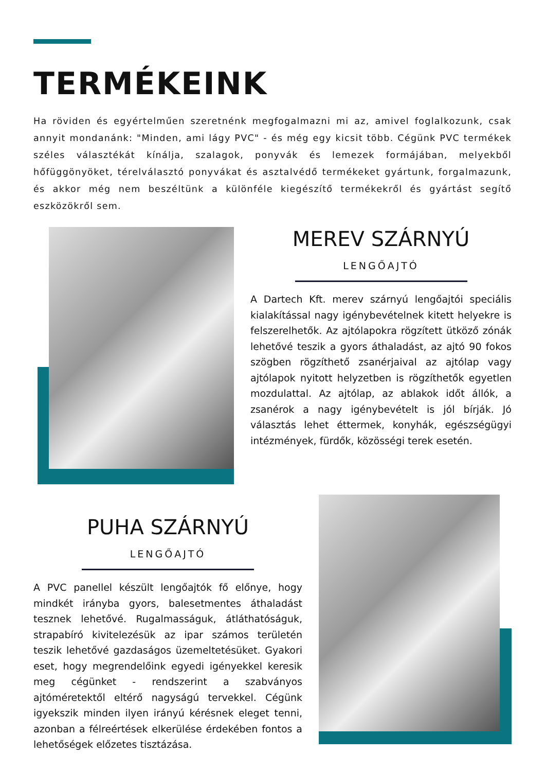TERMÉKEINK
Ha röviden és egyértelműen szeretnénk megfogalmazni mi az, amivel foglalkozunk, csak annyit mondanánk: "Minden, ami lágy PVC" - és még egy kicsit több. Cégünk PVC termékek széles választékát kínálja, szalagok, ponyvák és lemezek formájában, melyekből hőfüggönyöket, térelválasztó ponyvákat és asztalvédő termékeket gyártunk, forgalmazunk, és akkor még nem beszéltünk a különféle kiegészítő termékekről és gyártást segítő eszközökről sem.
MEREV SZÁRNYÚ
LENGŐAJTÓ
A Dartech Kft. merev szárnyú lengőajtói speciális kialakítással nagy igénybevételnek kitett helyekre is felszerelhetők. Az ajtólapokra rögzített ütköző zónák lehetővé teszik a gyors áthaladást, az ajtó 90 fokos szögben rögzíthető zsanérjaival az ajtólap vagy ajtólapok nyitott helyzetben is rögzíthetők egyetlen mozdulattal. Az ajtólap, az ablakok időt állók, a zsanérok a nagy igénybevételt is jól bírják. Jó választás lehet éttermek, konyhák, egészségügyi intézmények, fürdők, közösségi terek esetén.
PUHA SZÁRNYÚ
LENGŐAJTÓ
A PVC panellel készült lengőajtók fő előnye, hogy mindkét irányba gyors, balesetmentes áthaladást tesznek lehetővé. Rugalmasságuk, átláthatóságuk, strapabíró kivitelezésük az ipar számos területén teszik lehetővé gazdaságos üzemeltetésüket. Gyakori eset, hogy megrendelőink egyedi igényekkel keresik meg cégünket - rendszerint a szabványos ajtóméretektől eltérő nagyságú tervekkel. Cégünk igyekszik minden ilyen irányú kérésnek eleget tenni, azonban a félreértések elkerülése érdekében fontos a lehetőségek előzetes tisztázása.